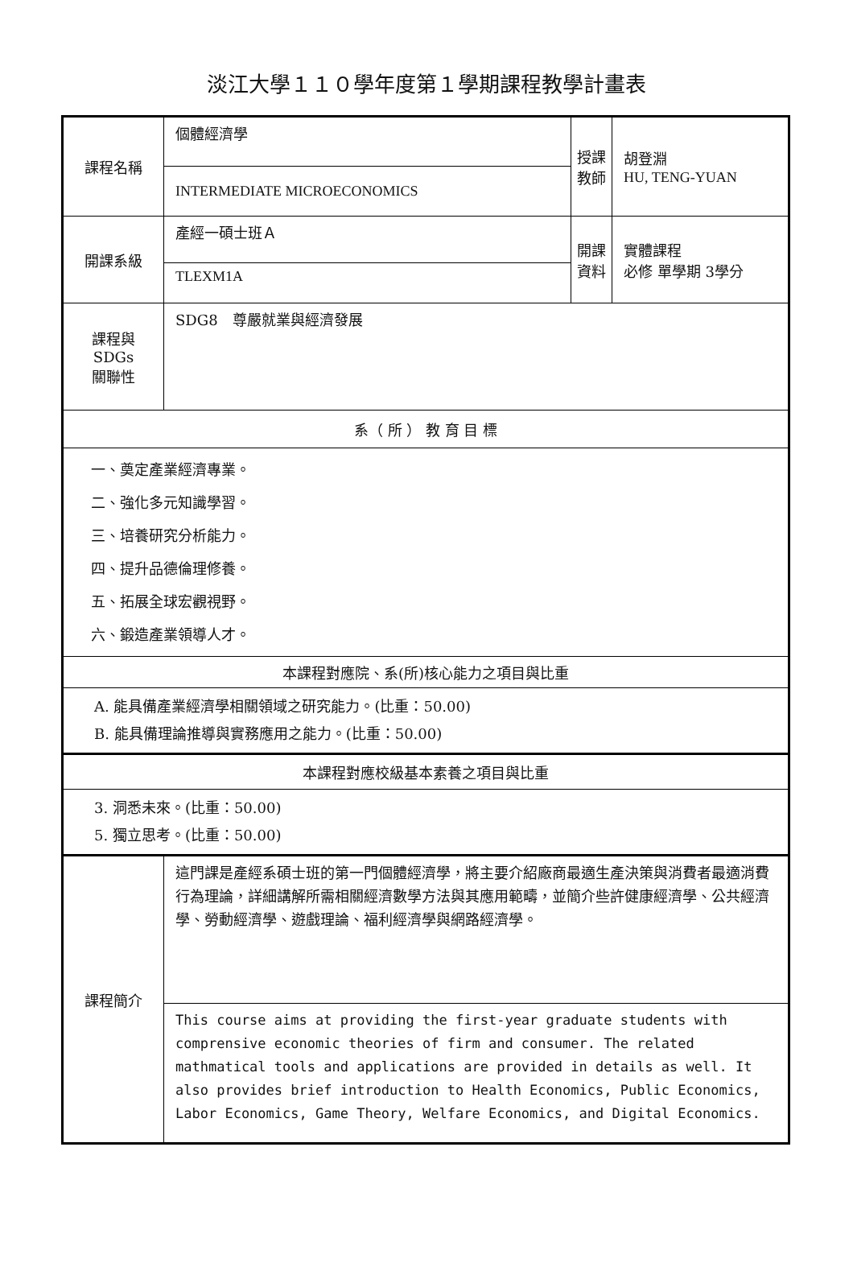淡江大學１１０學年度第１學期課程教學計畫表
| 課程名稱 | 個體經濟學 | 授課 教師 | 胡登淵 HU, TENG-YUAN |
| | INTERMEDIATE MICROECONOMICS | | |
| 開課系級 | 產經一碩士班Ａ | 開課 資料 | 實體課程 必修 單學期 3學分 |
| | TLEXM1A | | |
| 課程與SDGs 關聯性 | SDG8 尊嚴就業與經濟發展 | | |
| 系（ 所 ） 教 育 目 標 | | | |
| 一、奠定產業經濟專業。 二、強化多元知識學習。 三、培養研究分析能力。 四、提升品德倫理修養。 五、拓展全球宏觀視野。 六、鍛造產業領導人才。 | | | |
| 本課程對應院、系(所)核心能力之項目與比重 | | | |
| A. 能具備產業經濟學相關領域之研究能力。(比重：50.00) B. 能具備理論推導與實務應用之能力。(比重：50.00) | | | |
| 本課程對應校級基本素養之項目與比重 | | | |
| 3. 洞悉未來。(比重：50.00) 5. 獨立思考。(比重：50.00) | | | |
| 課程簡介 | 這門課是產經系碩士班的第一門個體經濟學，將主要介紹廠商最適生產決策與消費者最適消費行為理論，詳細講解所需相關經濟數學方法與其應用範疇，並簡介些許健康經濟學、公共經濟學、勞動經濟學、遊戲理論、福利經濟學與網路經濟學。 | | |
| | This course aims at providing the first-year graduate students with comprensive economic theories of firm and consumer. The related mathmatical tools and applications are provided in details as well. It also provides brief introduction to Health Economics, Public Economics, Labor Economics, Game Theory, Welfare Economics, and Digital Economics. | | |